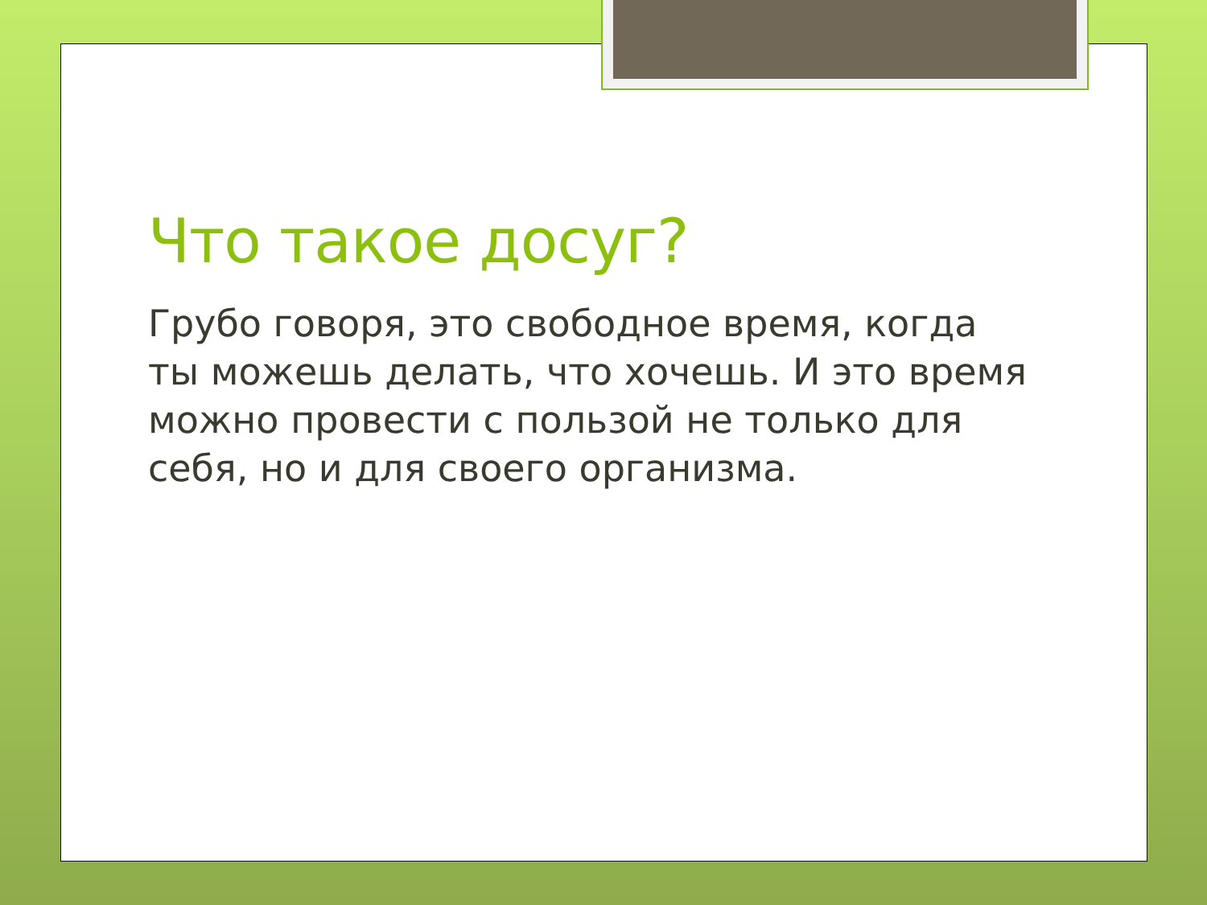Что такое досуг?
Грубо говоря, это свободное время, когда ты можешь делать, что хочешь. И это время можно провести с пользой не только для себя, но и для своего организма.